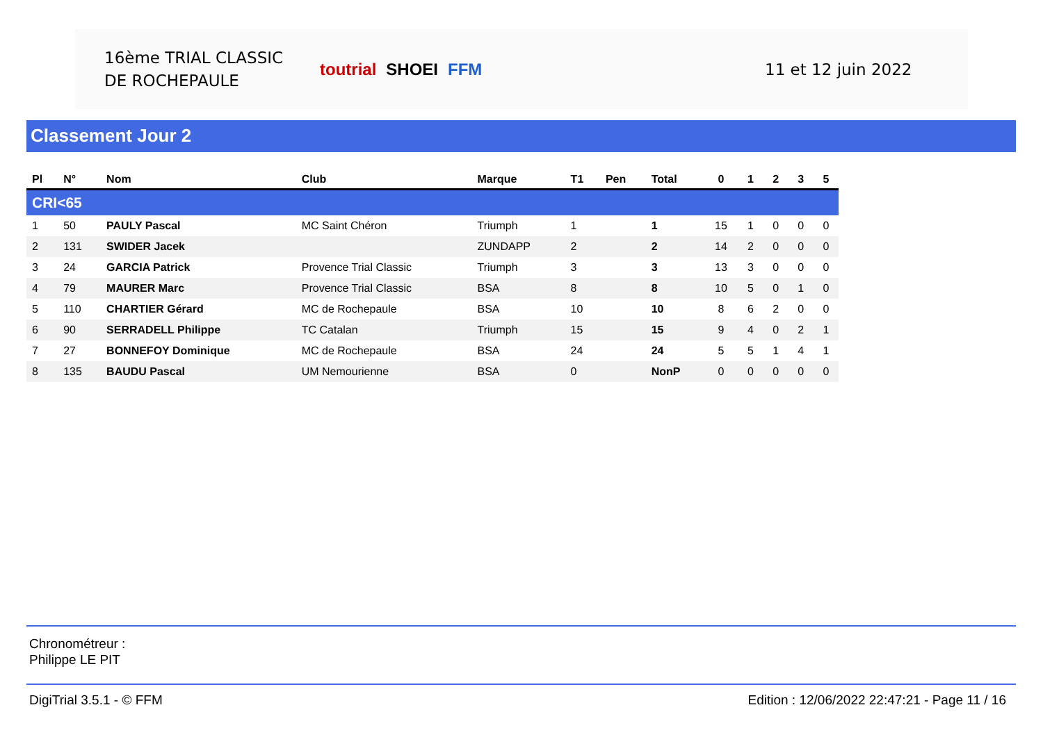16ème TRIAL CLASSIC
DE ROCHEPAULE
toutrial SHOEI FFM 11 et 12 juin 2022
Classement Jour 2
| Pl | N° | Nom | Club | Marque | T1 | Pen | Total | 0 | 1 | 2 | 3 | 5 |
| --- | --- | --- | --- | --- | --- | --- | --- | --- | --- | --- | --- | --- |
| CRI<65 | | | | | | | | | | | | |
| 1 | 50 | PAULY Pascal | MC Saint Chéron | Triumph | 1 | | 1 | 15 | 1 | 0 | 0 | 0 |
| 2 | 131 | SWIDER Jacek | | ZUNDAPP | 2 | | 2 | 14 | 2 | 0 | 0 | 0 |
| 3 | 24 | GARCIA Patrick | Provence Trial Classic | Triumph | 3 | | 3 | 13 | 3 | 0 | 0 | 0 |
| 4 | 79 | MAURER Marc | Provence Trial Classic | BSA | 8 | | 8 | 10 | 5 | 0 | 1 | 0 |
| 5 | 110 | CHARTIER Gérard | MC de Rochepaule | BSA | 10 | | 10 | 8 | 6 | 2 | 0 | 0 |
| 6 | 90 | SERRADELL Philippe | TC Catalan | Triumph | 15 | | 15 | 9 | 4 | 0 | 2 | 1 |
| 7 | 27 | BONNEFOY Dominique | MC de Rochepaule | BSA | 24 | | 24 | 5 | 5 | 1 | 4 | 1 |
| 8 | 135 | BAUDU Pascal | UM Nemourienne | BSA | 0 | | NonP | 0 | 0 | 0 | 0 | 0 |
Chronométreur :
Philippe LE PIT
DigiTrial 3.5.1 - © FFM Edition : 12/06/2022 22:47:21 - Page 11 / 16